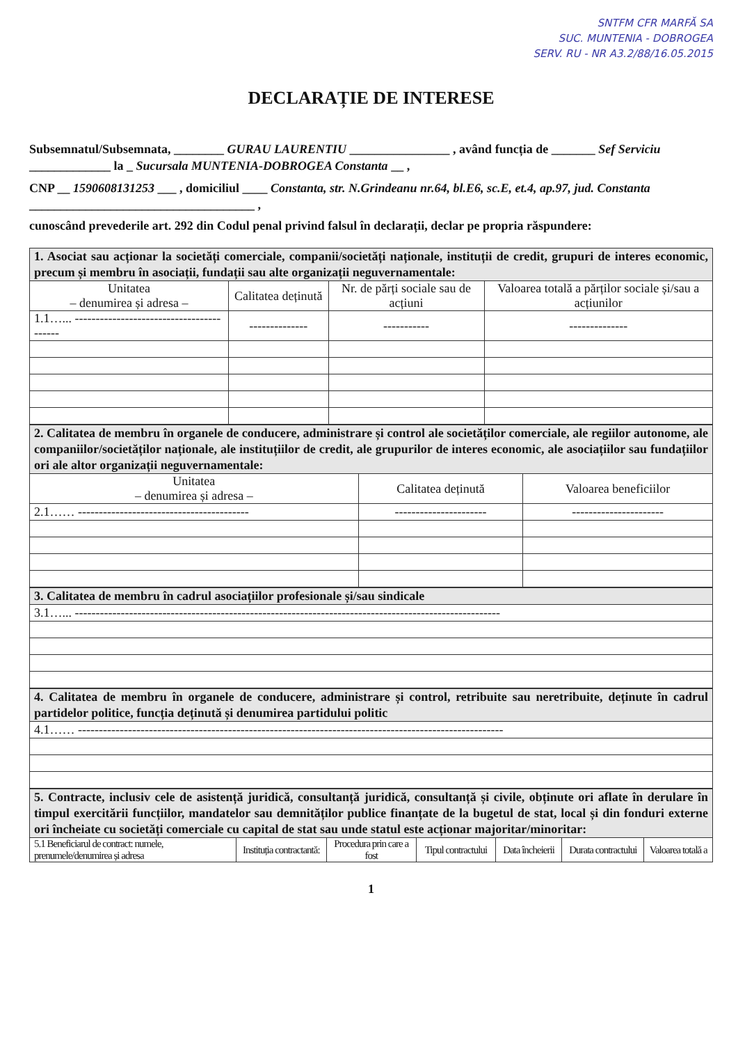SNTFM CFR MARFĂ SA
SUC. MUNTENIA - DOBROGEA
SERV. RU - NR A3.2/88/16.05.2015
DECLARAȚIE DE INTERESE
Subsemnatul/Subsemnata, ________ GURAU LAURENTIU ________________ , având funcția de _______ Sef Serviciu _____________ la _ Sucursala MUNTENIA-DOBROGEA Constanta __ ,
CNP __ 1590608131253 ___ , domiciliul ____ Constanta, str. N.Grindeanu nr.64, bl.E6, sc.E, et.4, ap.97, jud. Constanta ____________________________________ ,
cunoscând prevederile art. 292 din Codul penal privind falsul în declarații, declar pe propria răspundere:
| 1. Asociat sau acționar la societăți comerciale, companii/societăți naționale, instituții de credit, grupuri de interes economic, precum și membru în asociații, fundații sau alte organizații neguvernamentale: | | | |
| Unitatea – denumirea și adresa – | Calitatea deținută | Nr. de părți sociale sau de acțiuni | Valoarea totală a părților sociale și/sau a acțiunilor |
| 1.1…... ----------------------------------------- | -------------- | ----------- | -------------- |
| 2. Calitatea de membru în organele de conducere, administrare și control ale societăților comerciale, ale regiilor autonome, ale companiilor/societăților naționale, ale instituțiilor de credit, ale grupurilor de interes economic, ale asociațiilor sau fundațiilor ori ale altor organizații neguvernamentale: | | |
| Unitatea – denumirea și adresa – | Calitatea deținută | Valoarea beneficiilor |
| 2.1…… ----------------------------------------- | ---------------------- | ---------------------- |
| 3. Calitatea de membru în cadrul asociațiilor profesionale și/sau sindicale |
| 3.1…... ------------------------------------------------------------------------------------------------------ |
| 4. Calitatea de membru în organele de conducere, administrare și control, retribuite sau neretribuite, deținute în cadrul partidelor politice, funcția deținută și denumirea partidului politic |
| 4.1…… ------------------------------------------------------------------------------------------------------ |
| 5. Contracte, inclusiv cele de asistență juridică, consultanță juridică, consultanță și civile, obținute ori aflate în derulare în timpul exercitării funcțiilor, mandatelor sau demnităților publice finanțate de la bugetul de stat, local și din fonduri externe ori încheiate cu societăți comerciale cu capital de stat sau unde statul este acționar majoritar/minoritar: | | | | | | |
| 5.1 Beneficiarul de contract: numele, prenumele/denumirea și adresa | Instituția contractantă: | Procedura prin care a fost | Tipul contractului | Data încheierii | Durata contractului | Valoarea totală a |
1